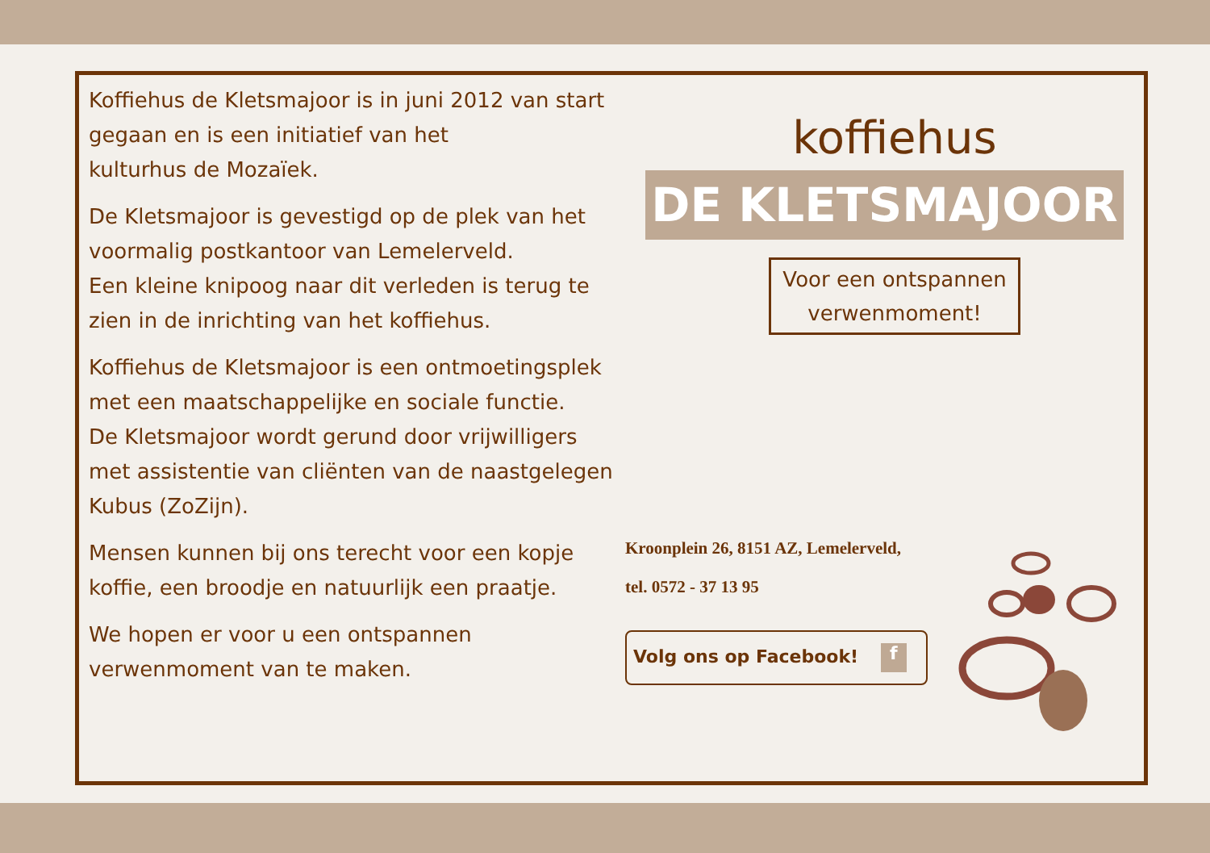Koffiehus de Kletsmajoor is in juni 2012 van start gegaan en is een initiatief van het
kulturhus de Mozaïek.
De Kletsmajoor is gevestigd op de plek van het voormalig postkantoor van Lemelerveld.
Een kleine knipoog naar dit verleden is terug te zien in de inrichting van het koffiehus.
Koffiehus de Kletsmajoor is een ontmoetingsplek met een maatschappelijke en sociale functie.
De Kletsmajoor wordt gerund door vrijwilligers met assistentie van cliënten van de naastgelegen Kubus (ZoZijn).
Mensen kunnen bij ons terecht voor een kopje koffie, een broodje en natuurlijk een praatje.
We hopen er voor u een ontspannen verwenmoment van te maken.
koffiehus
DE KLETSMAJOOR
Voor een ontspannen verwenmoment!
Kroonplein 26, 8151 AZ, Lemelerveld,
tel. 0572 - 37 13 95
Volg ons op Facebook! f